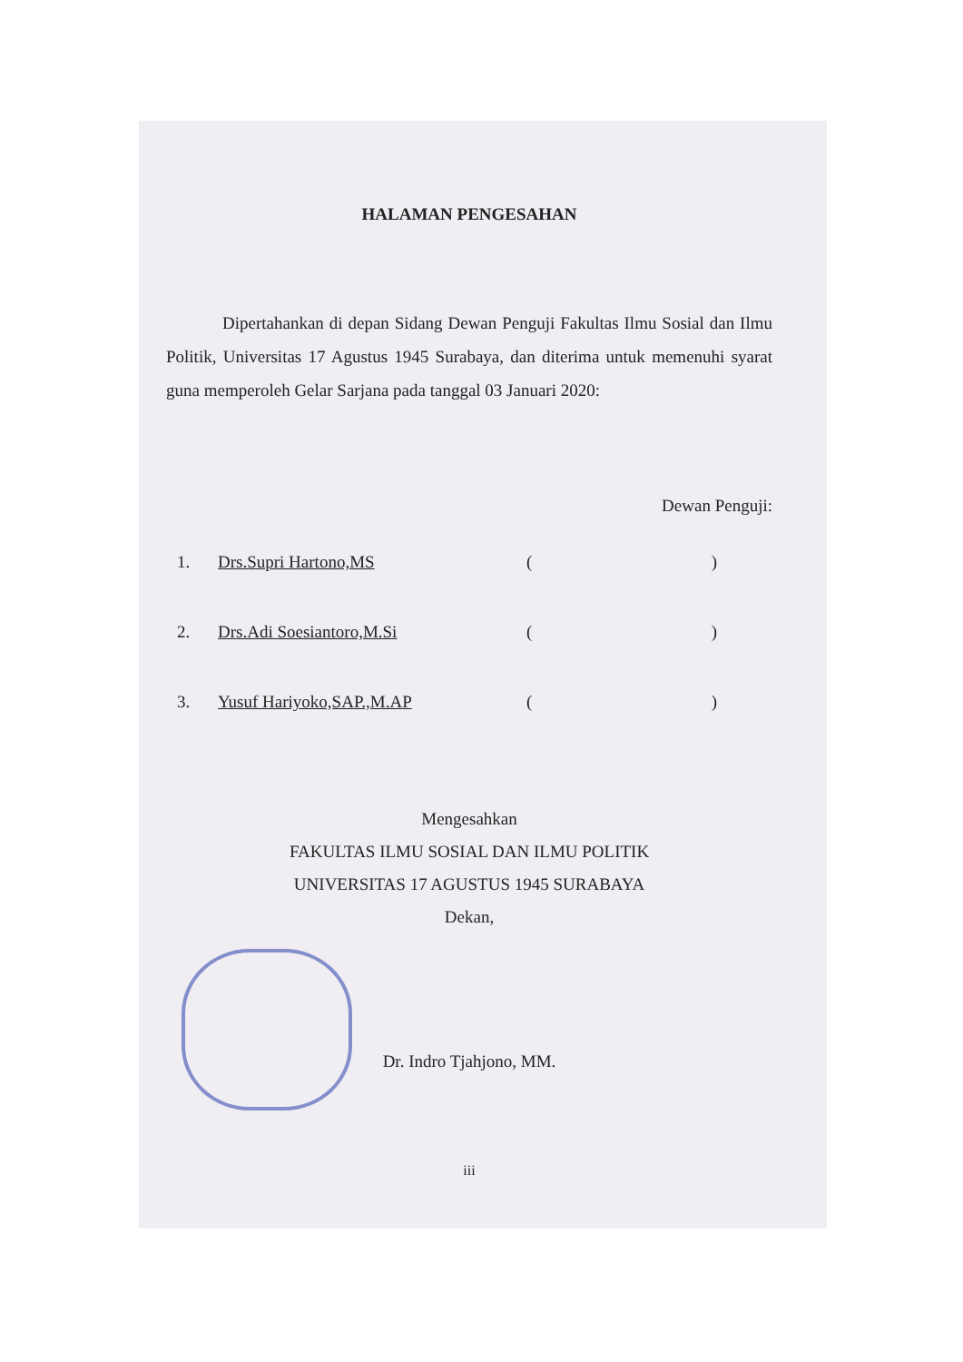HALAMAN PENGESAHAN
Dipertahankan di depan Sidang Dewan Penguji Fakultas Ilmu Sosial dan Ilmu Politik, Universitas 17 Agustus 1945 Surabaya, dan diterima untuk memenuhi syarat guna memperoleh Gelar Sarjana pada tanggal 03 Januari 2020:
Dewan Penguji:
1. Drs.Supri Hartono,MS ()
2. Drs.Adi Soesiantoro,M.Si ()
3. Yusuf Hariyoko,SAP.,M.AP ()
Mengesahkan
FAKULTAS ILMU SOSIAL DAN ILMU POLITIK
UNIVERSITAS 17 AGUSTUS 1945 SURABAYA
Dekan,
Dr. Indro Tjahjono, MM.
iii